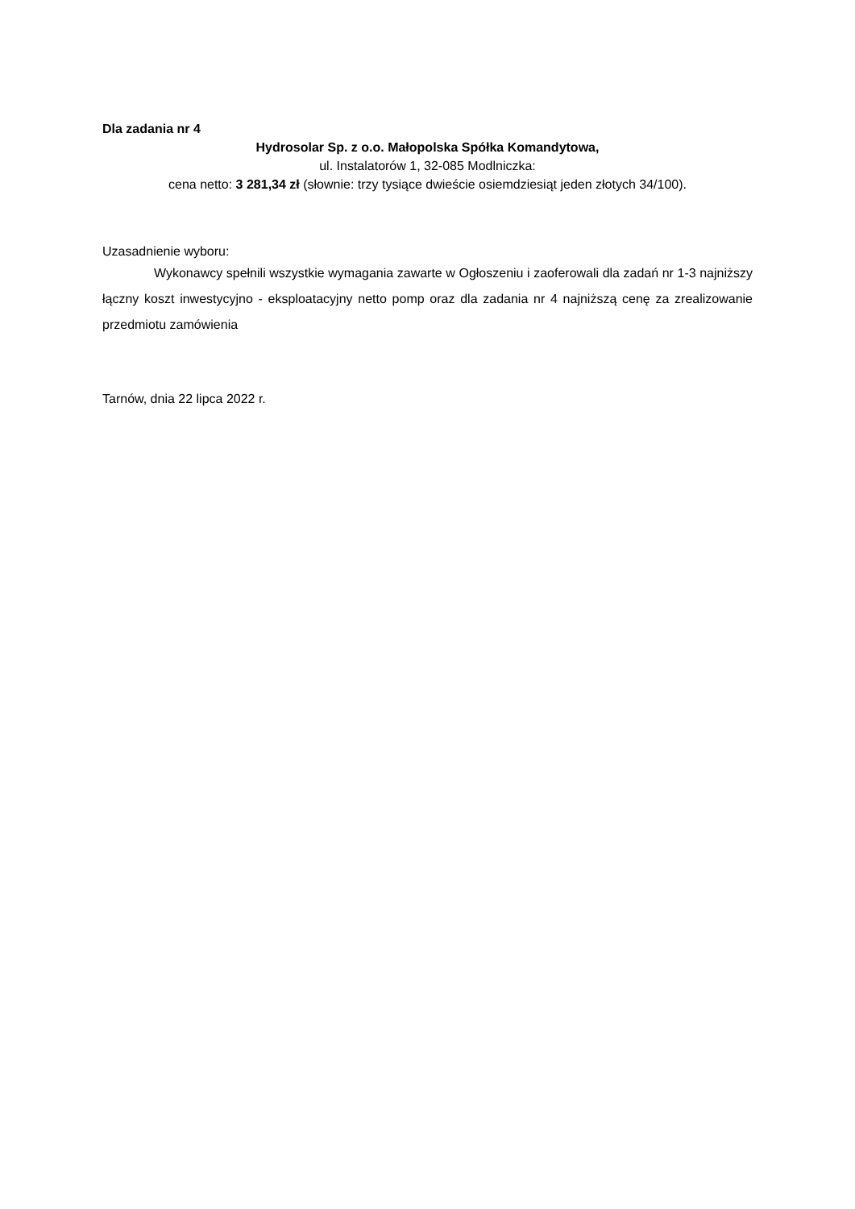Dla zadania nr 4
Hydrosolar Sp. z o.o. Małopolska Spółka Komandytowa,
ul. Instalatorów 1, 32-085 Modlniczka:
cena netto: 3 281,34 zł (słownie: trzy tysiące dwieście osiemdziesiąt jeden złotych 34/100).
Uzasadnienie wyboru:
Wykonawcy spełnili wszystkie wymagania zawarte w Ogłoszeniu i zaoferowali dla zadań nr 1-3 najniższy łączny koszt inwestycyjno - eksploatacyjny netto pomp oraz dla zadania nr 4 najniższą cenę za zrealizowanie przedmiotu zamówienia
Tarnów, dnia 22 lipca 2022 r.